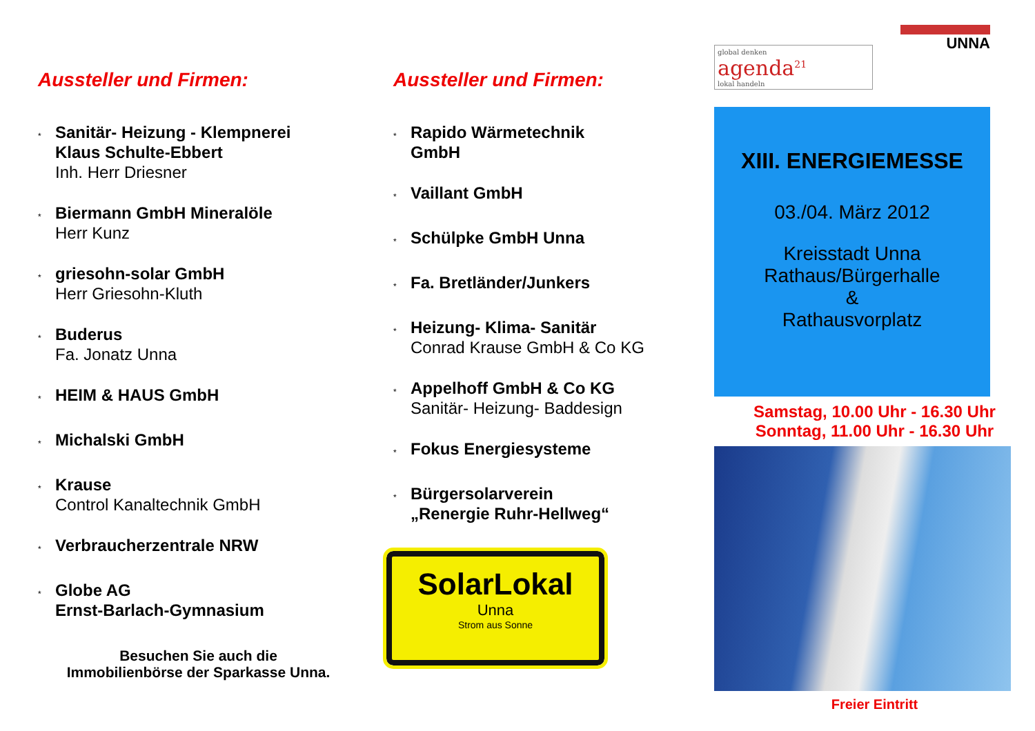Aussteller und Firmen:
*
Sanitär- Heizung - Klempnerei
Klaus Schulte-Ebbert
Inh. Herr Driesner
*
Biermann GmbH Mineralöle
Herr Kunz
*
griesohn-solar GmbH
Herr Griesohn-Kluth
*
Buderus
Fa. Jonatz Unna
*
HEIM & HAUS GmbH
*
Michalski GmbH
*
Krause
Control Kanaltechnik GmbH
*
Verbraucherzentrale NRW
*
Globe AG
Ernst-Barlach-Gymnasium
Besuchen Sie auch die
Immobilienbörse der Sparkasse Unna.
Aussteller und Firmen:
*
Rapido Wärmetechnik
GmbH
*
Vaillant GmbH
*
Schülpke GmbH Unna
*
Fa. Bretländer/Junkers
*
Heizung- Klima- Sanitär
Conrad Krause GmbH & Co KG
*
Appelhoff GmbH & Co KG
Sanitär- Heizung- Baddesign
*
Fokus Energiesysteme
*
Bürgersolarverein
„Renergie Ruhr-Hellweg“
SolarLokal
Unna
Strom aus Sonne
global denken
agenda<sup>21</sup>
lokal handeln
UNNA
XIII. ENERGIEMESSE
03./04. März 2012
Kreisstadt Unna
Rathaus/Bürgerhalle
&
Rathausvorplatz
Samstag, 10.00 Uhr - 16.30 Uhr
Sonntag, 11.00 Uhr - 16.30 Uhr
Freier Eintritt